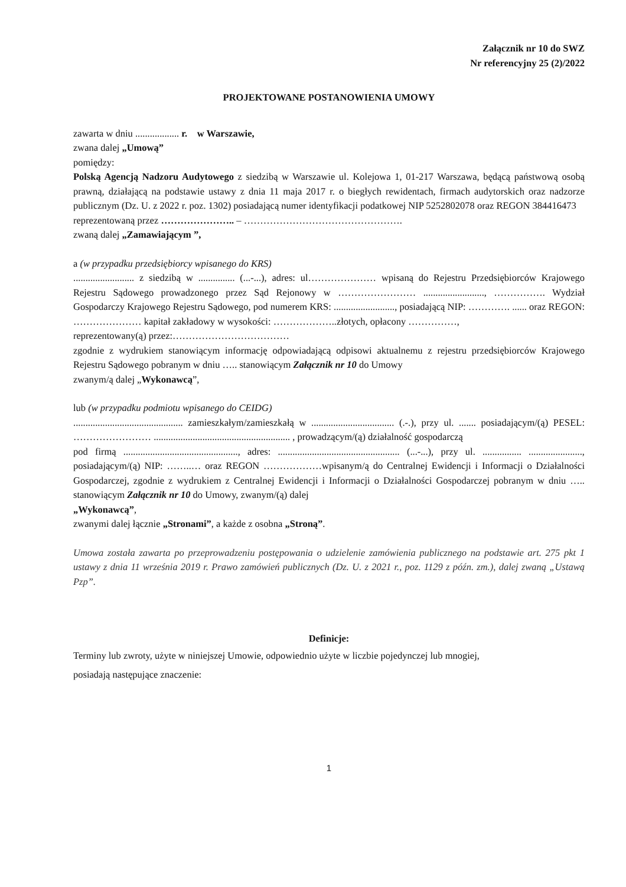Załącznik nr 10 do SWZ
Nr referencyjny 25 (2)/2022
PROJEKTOWANE POSTANOWIENIA UMOWY
zawarta w dniu .................. r. w Warszawie,
zwana dalej „Umową”
pomiędzy:
Polską Agencją Nadzoru Audytowego z siedzibą w Warszawie ul. Kolejowa 1, 01-217 Warszawa, będącą państwową osobą prawną, działającą na podstawie ustawy z dnia 11 maja 2017 r. o biegłych rewidentach, firmach audytorskich oraz nadzorze publicznym (Dz. U. z 2022 r. poz. 1302) posiadającą numer identyfikacji podatkowej NIP 5252802078 oraz REGON 384416473
reprezentowaną przez ………………….. – ………………………………………….
zwaną dalej „Zamawiającym ”,
a (w przypadku przedsiębiorcy wpisanego do KRS)
......................... z siedzibą w ............... (...-...), adres: ul………………… wpisaną do Rejestru Przedsiębiorców Krajowego Rejestru Sądowego prowadzonego przez Sąd Rejonowy w …………………… ........................., ……………. Wydział Gospodarczy Krajowego Rejestru Sądowego, pod numerem KRS: ........................., posiadającą NIP: …………. ...... oraz REGON: ………………… kapitał zakładowy w wysokości: ………………..złotych, opłacony ……………,
reprezentowany(ą) przez:………………………………
zgodnie z wydrukiem stanowiącym informację odpowiadającą odpisowi aktualnemu z rejestru przedsiębiorców Krajowego Rejestru Sądowego pobranym w dniu ….. stanowiącym Załącznik nr 10 do Umowy
zwanym/ą dalej „Wykonawcą”,
lub (w przypadku podmiotu wpisanego do CEIDG)
............................................. zamieszkałym/zamieszkałą w .................................. (.-.), przy ul. ....... posiadającym/(ą) PESEL: …………………… ........................................................ , prowadzącym/(ą) działalność gospodarczą
pod firmą ..............................................., adres: .................................................. (...-...), przy ul. ................ ......................, posiadającym/(ą) NIP: ……..… oraz REGON ………………wpisanym/ą do Centralnej Ewidencji i Informacji o Działalności Gospodarczej, zgodnie z wydrukiem z Centralnej Ewidencji i Informacji o Działalności Gospodarczej pobranym w dniu ….. stanowiącym Załącznik nr 10 do Umowy, zwanym/(ą) dalej
„Wykonawcą”,
zwanymi dalej łącznie „Stronami”, a każde z osobna „Stroną”.
Umowa została zawarta po przeprowadzeniu postępowania o udzielenie zamówienia publicznego na podstawie art. 275 pkt 1 ustawy z dnia 11 września 2019 r. Prawo zamówień publicznych (Dz. U. z 2021 r., poz. 1129 z późn. zm.), dalej zwaną „Ustawą Pzp”.
Definicje:
Terminy lub zwroty, użyte w niniejszej Umowie, odpowiednio użyte w liczbie pojedynczej lub mnogiej,
posiadają następujące znaczenie:
1